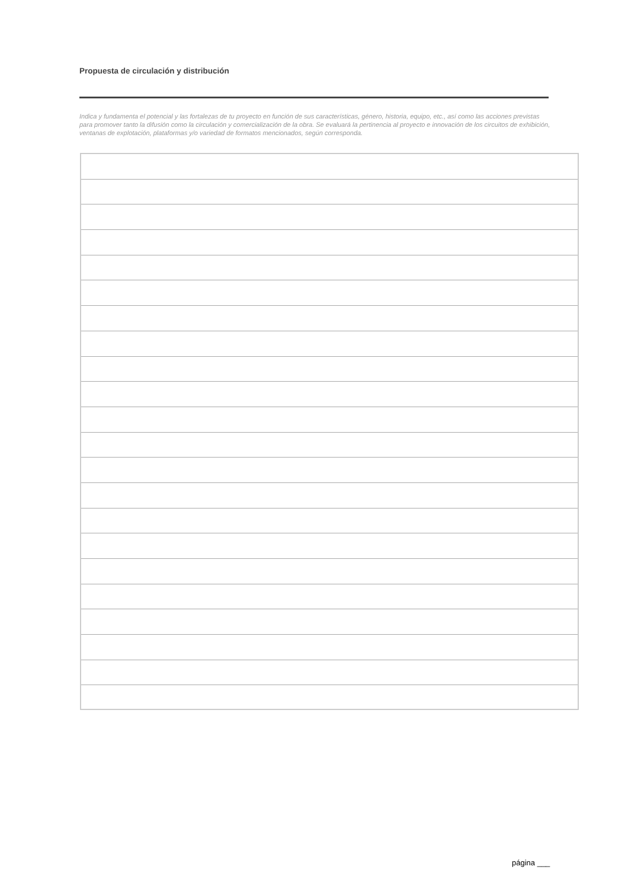Propuesta de circulación y distribución
Indica y fundamenta el potencial y las fortalezas de tu proyecto en función de sus características, género, historia, equipo, etc., así como las acciones previstas para promover tanto la difusión como la circulación y comercialización de la obra. Se evaluará la pertinencia al proyecto e innovación de los circuitos de exhibición, ventanas de explotación, plataformas y/o variedad de formatos mencionados, según corresponda.
página ___